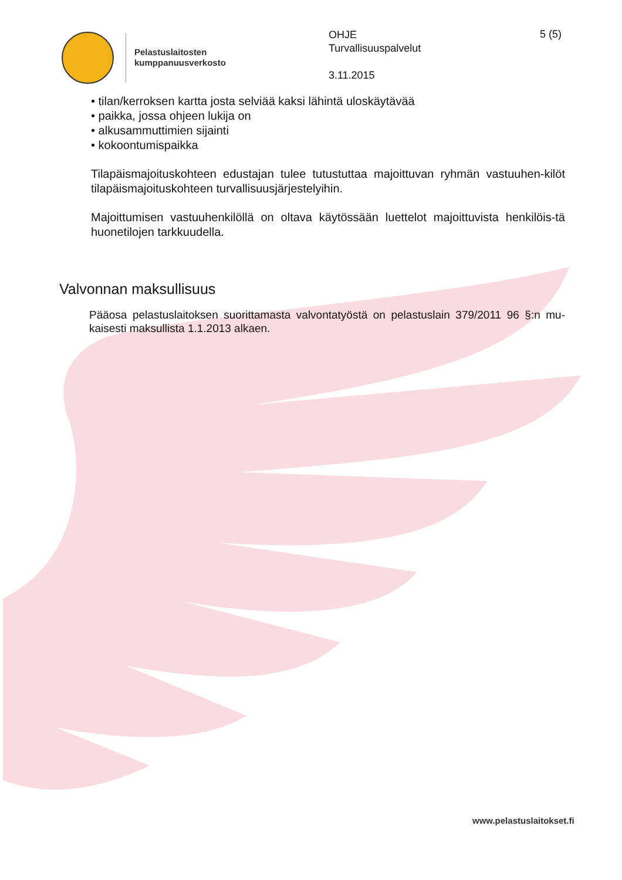Pelastuslaitosten
kumppanuusverkosto
OHJE
Turvallisuuspalvelut
3.11.2015
5 (5)
• tilan/kerroksen kartta josta selviää kaksi lähintä uloskäytävää
• paikka, jossa ohjeen lukija on
• alkusammuttimien sijainti
• kokoontumispaikka
Tilapäismajoituskohteen edustajan tulee tutustuttaa majoittuvan ryhmän vastuuhen-kilöt tilapäismajoituskohteen turvallisuusjärjestelyihin.
Majoittumisen vastuuhenkilöllä on oltava käytössään luettelot majoittuvista henkilöis-tä huonetilojen tarkkuudella.
Valvonnan maksullisuus
Pääosa pelastuslaitoksen suorittamasta valvontatyöstä on pelastuslain 379/2011 96 §:n mu-kaisesti maksullista 1.1.2013 alkaen.
www.pelastuslaitokset.fi